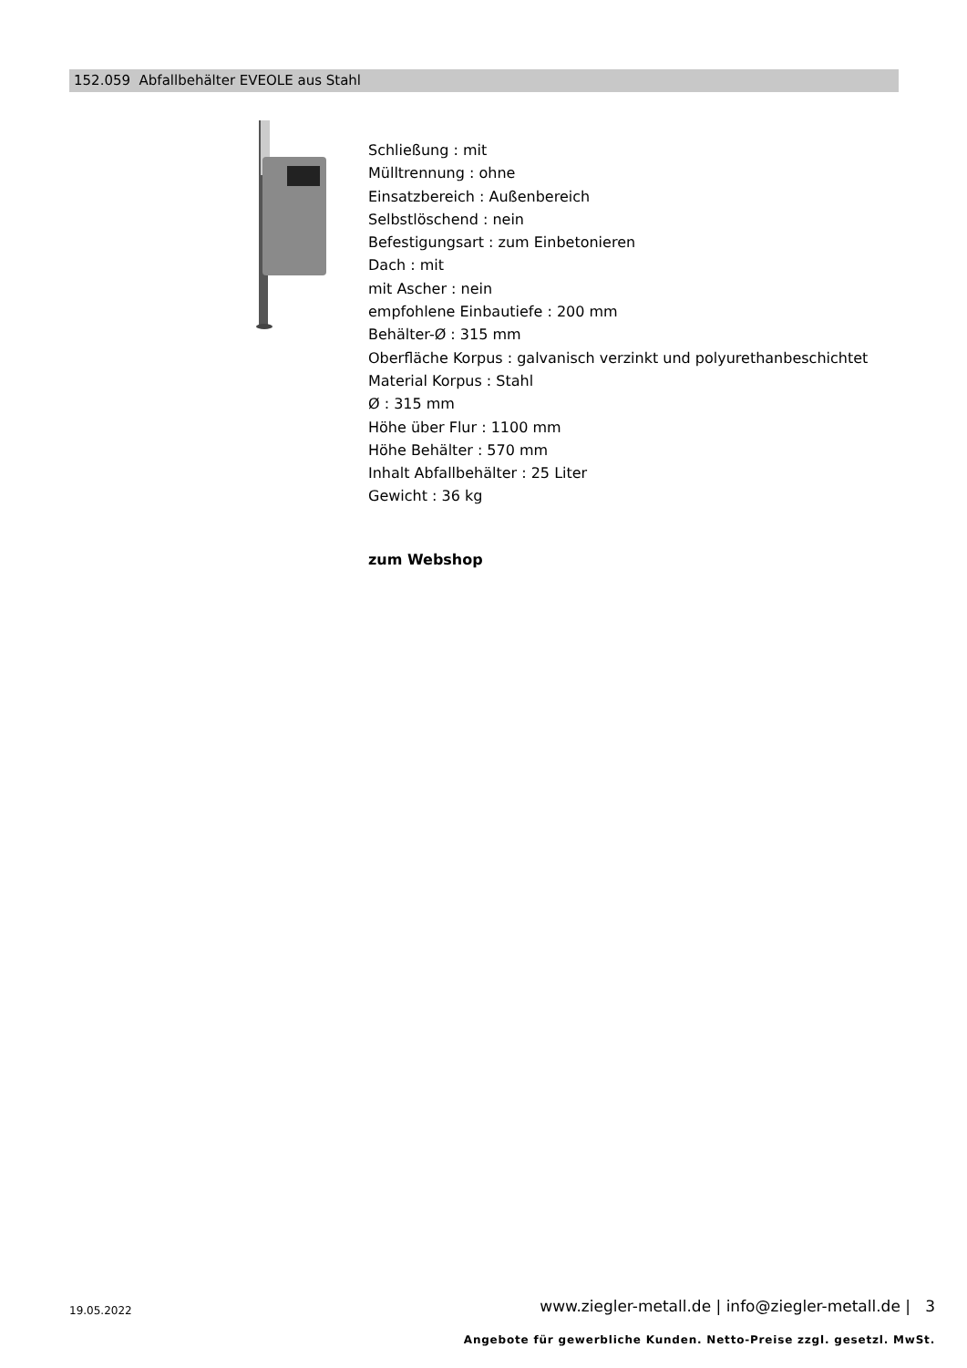152.059 Abfallbehälter EVEOLE aus Stahl
Schließung : mit
Mülltrennung : ohne
Einsatzbereich : Außenbereich
Selbstlöschend : nein
Befestigungsart : zum Einbetonieren
Dach : mit
mit Ascher : nein
empfohlene Einbautiefe : 200 mm
Behälter-Ø : 315 mm
Oberfläche Korpus : galvanisch verzinkt und polyurethanbeschichtet
Material Korpus : Stahl
Ø : 315 mm
Höhe über Flur : 1100 mm
Höhe Behälter : 570 mm
Inhalt Abfallbehälter : 25 Liter
Gewicht : 36 kg
zum Webshop
19.05.2022
www.ziegler-metall.de | info@ziegler-metall.de | 3
Angebote für gewerbliche Kunden. Netto-Preise zzgl. gesetzl. MwSt.